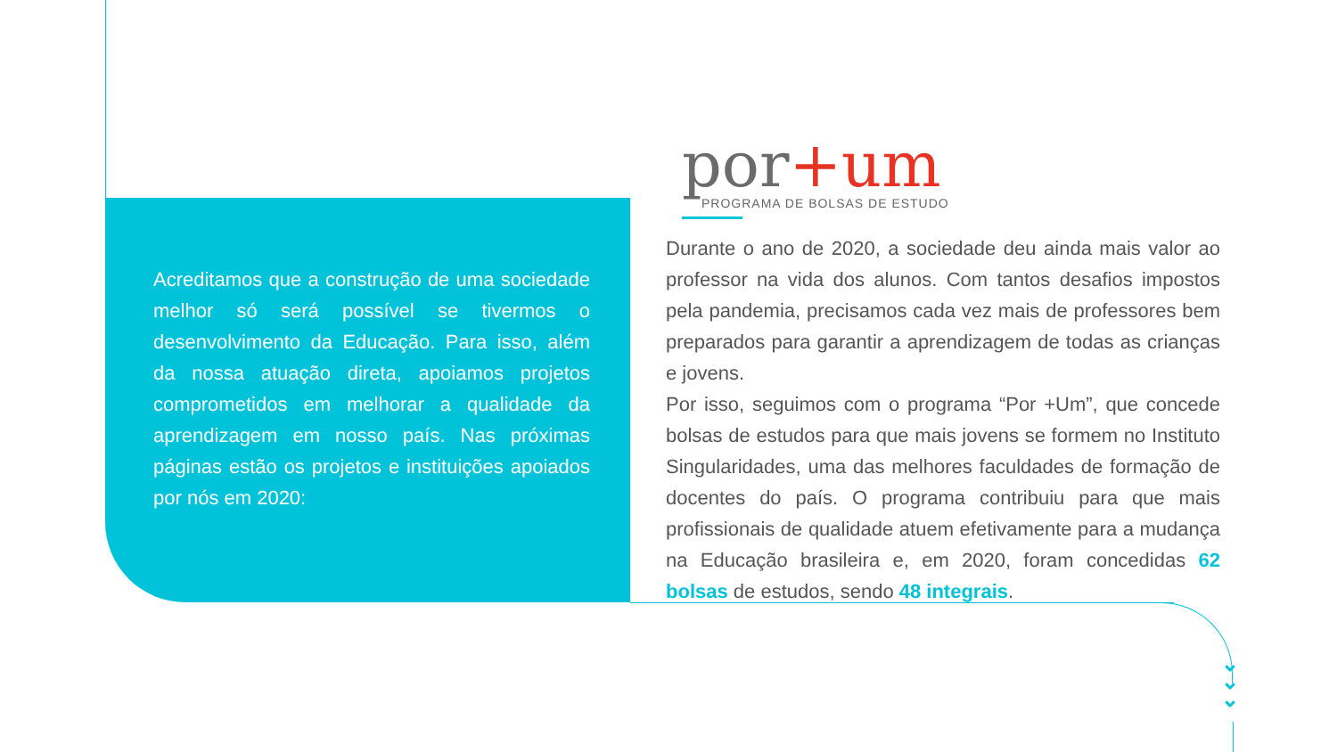Acreditamos que a construção de uma sociedade melhor só será possível se tivermos o desenvolvimento da Educação. Para isso, além da nossa atuação direta, apoiamos projetos comprometidos em melhorar a qualidade da aprendizagem em nosso país. Nas próximas páginas estão os projetos e instituições apoiados por nós em 2020:
por+um
PROGRAMA DE BOLSAS DE ESTUDO
Durante o ano de 2020, a sociedade deu ainda mais valor ao professor na vida dos alunos. Com tantos desafios impostos pela pandemia, precisamos cada vez mais de professores bem preparados para garantir a aprendizagem de todas as crianças e jovens.
Por isso, seguimos com o programa “Por +Um”, que concede bolsas de estudos para que mais jovens se formem no Instituto Singularidades, uma das melhores faculdades de formação de docentes do país. O programa contribuiu para que mais profissionais de qualidade atuem efetivamente para a mudança na Educação brasileira e, em 2020, foram concedidas 62 bolsas de estudos, sendo 48 integrais.
⌄
⌄
⌄